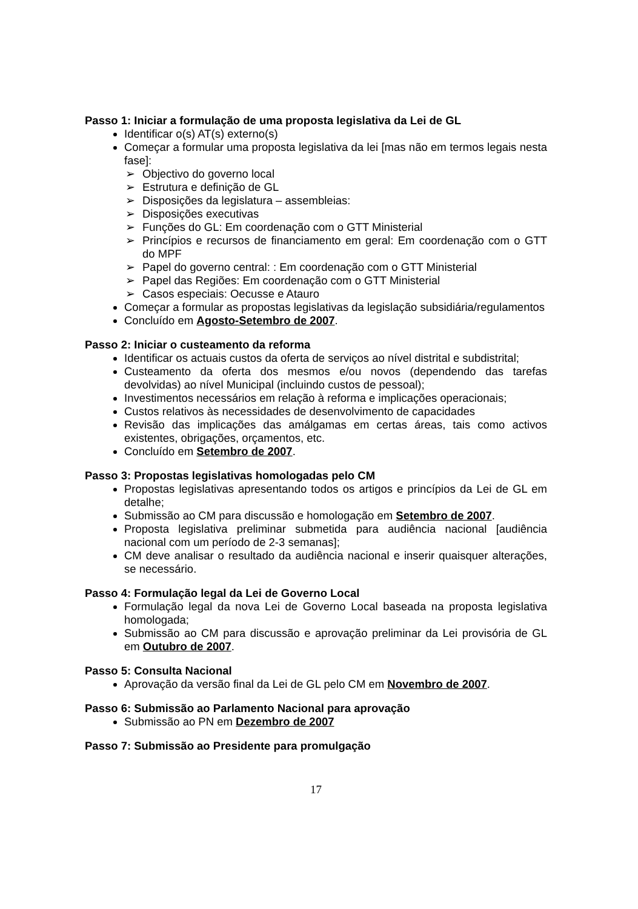Passo 1: Iniciar a formulação de uma proposta legislativa da Lei de GL
Identificar o(s) AT(s) externo(s)
Começar a formular uma proposta legislativa da lei [mas não em termos legais nesta fase]:
➢ Objectivo do governo local
➢ Estrutura e definição de GL
➢ Disposições da legislatura – assembleias:
➢ Disposições executivas
➢ Funções do GL: Em coordenação com o GTT Ministerial
➢ Princípios e recursos de financiamento em geral: Em coordenação com o GTT do MPF
➢ Papel do governo central: : Em coordenação com o GTT Ministerial
➢ Papel das Regiões: Em coordenação com o GTT Ministerial
➢ Casos especiais: Oecusse e Atauro
Começar a formular as propostas legislativas da legislação subsidiária/regulamentos
Concluído em Agosto-Setembro de 2007.
Passo 2: Iniciar o custeamento da reforma
Identificar os actuais custos da oferta de serviços ao nível distrital e subdistrital;
Custeamento da oferta dos mesmos e/ou novos (dependendo das tarefas devolvidas) ao nível Municipal (incluindo custos de pessoal);
Investimentos necessários em relação à reforma e implicações operacionais;
Custos relativos às necessidades de desenvolvimento de capacidades
Revisão das implicações das amálgamas em certas áreas, tais como activos existentes, obrigações, orçamentos, etc.
Concluído em Setembro de 2007.
Passo 3: Propostas legislativas homologadas pelo CM
Propostas legislativas apresentando todos os artigos e princípios da Lei de GL em detalhe;
Submissão ao CM para discussão e homologação em Setembro de 2007.
Proposta legislativa preliminar submetida para audiência nacional [audiência nacional com um período de 2-3 semanas];
CM deve analisar o resultado da audiência nacional e inserir quaisquer alterações, se necessário.
Passo 4: Formulação legal da Lei de Governo Local
Formulação legal da nova Lei de Governo Local baseada na proposta legislativa homologada;
Submissão ao CM para discussão e aprovação preliminar da Lei provisória de GL em Outubro de 2007.
Passo 5: Consulta Nacional
Aprovação da versão final da Lei de GL pelo CM em Novembro de 2007.
Passo 6: Submissão ao Parlamento Nacional para aprovação
Submissão ao PN em Dezembro de 2007
Passo 7: Submissão ao Presidente para promulgação
17